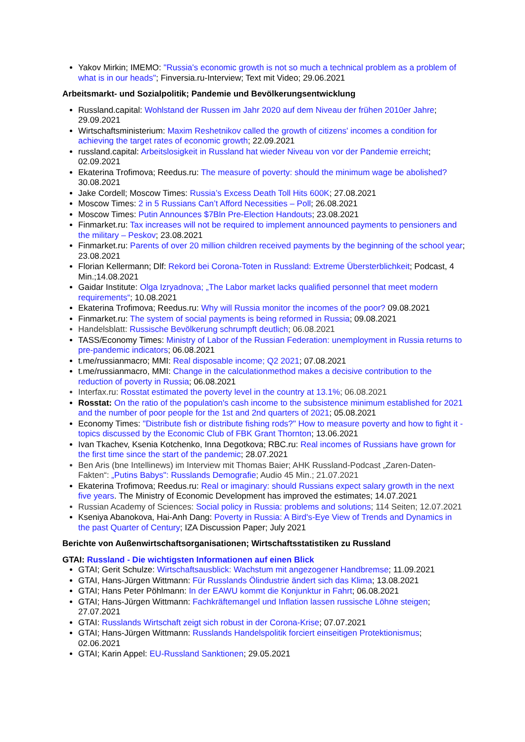Yakov Mirkin; IMEMO: "Russia's economic growth is not so much a technical problem as a problem of what is in our heads"; Finversia.ru-Interview; Text mit Video; 29.06.2021
Arbeitsmarkt- und Sozialpolitik; Pandemie und Bevölkerungsentwicklung
Russland.capital: Wohlstand der Russen im Jahr 2020 auf dem Niveau der frühen 2010er Jahre; 29.09.2021
Wirtschaftsministerium: Maxim Reshetnikov called the growth of citizens' incomes a condition for achieving the target rates of economic growth; 22.09.2021
russland.capital: Arbeitslosigkeit in Russland hat wieder Niveau von vor der Pandemie erreicht; 02.09.2021
Ekaterina Trofimova; Reedus.ru: The measure of poverty: should the minimum wage be abolished? 30.08.2021
Jake Cordell; Moscow Times: Russia’s Excess Death Toll Hits 600K; 27.08.2021
Moscow Times: 2 in 5 Russians Can’t Afford Necessities – Poll; 26.08.2021
Moscow Times: Putin Announces $7Bln Pre-Election Handouts; 23.08.2021
Finmarket.ru: Tax increases will not be required to implement announced payments to pensioners and the military – Peskov; 23.08.2021
Finmarket.ru: Parents of over 20 million children received payments by the beginning of the school year; 23.08.2021
Florian Kellermann; Dlf: Rekord bei Corona-Toten in Russland: Extreme Übersterblichkeit; Podcast, 4 Min.;14.08.2021
Gaidar Institute: Olga Izryadnova; „The Labor market lacks qualified personnel that meet modern requirements“; 10.08.2021
Ekaterina Trofimova; Reedus.ru: Why will Russia monitor the incomes of the poor? 09.08.2021
Finmarket.ru: The system of social payments is being reformed in Russia; 09.08.2021
Handelsblatt: Russische Bevölkerung schrumpft deutlich; 06.08.2021
TASS/Economy Times: Ministry of Labor of the Russian Federation: unemployment in Russia returns to pre-pandemic indicators; 06.08.2021
t.me/russianmacro; MMI: Real disposable income; Q2 2021; 07.08.2021
t.me/russianmacro, MMI: Change in the calculationmethod makes a decisive contribution to the reduction of poverty in Russia; 06.08.2021
Interfax.ru: Rosstat estimated the poverty level in the country at 13.1%; 06.08.2021
Rosstat: On the ratio of the population's cash income to the subsistence minimum established for 2021 and the number of poor people for the 1st and 2nd quarters of 2021; 05.08.2021
Economy Times: "Distribute fish or distribute fishing rods?" How to measure poverty and how to fight it - topics discussed by the Economic Club of FBK Grant Thornton; 13.06.2021
Ivan Tkachev, Ksenia Kotchenko, Inna Degotkova; RBC.ru: Real incomes of Russians have grown for the first time since the start of the pandemic; 28.07.2021
Ben Aris (bne Intellinews) im Interview mit Thomas Baier; AHK Russland-Podcast „Zaren-Daten-Fakten“: „Putins Babys": Russlands Demografie; Audio 45 Min.; 21.07.2021
Ekaterina Trofimova; Reedus.ru: Real or imaginary: should Russians expect salary growth in the next five years. The Ministry of Economic Development has improved the estimates; 14.07.2021
Russian Academy of Sciences: Social policy in Russia: problems and solutions; 114 Seiten; 12.07.2021
Kseniya Abanokova, Hai-Anh Dang: Poverty in Russia: A Bird's-Eye View of Trends and Dynamics in the past Quarter of Century; IZA Discussion Paper; July 2021
Berichte von Außenwirtschaftsorganisationen; Wirtschaftsstatistiken zu Russland
GTAI: Russland - Die wichtigsten Informationen auf einen Blick
GTAI; Gerit Schulze: Wirtschaftsausblick: Wachstum mit angezogener Handbremse; 11.09.2021
GTAI, Hans-Jürgen Wittmann: Für Russlands Ölindustrie ändert sich das Klima; 13.08.2021
GTAI; Hans Peter Pöhlmann: In der EAWU kommt die Konjunktur in Fahrt; 06.08.2021
GTAI; Hans-Jürgen Wittmann: Fachkräftemangel und Inflation lassen russische Löhne steigen; 27.07.2021
GTAI: Russlands Wirtschaft zeigt sich robust in der Corona-Krise; 07.07.2021
GTAI; Hans-Jürgen Wittmann: Russlands Handelspolitik forciert einseitigen Protektionismus; 02.06.2021
GTAI; Karin Appel: EU-Russland Sanktionen; 29.05.2021